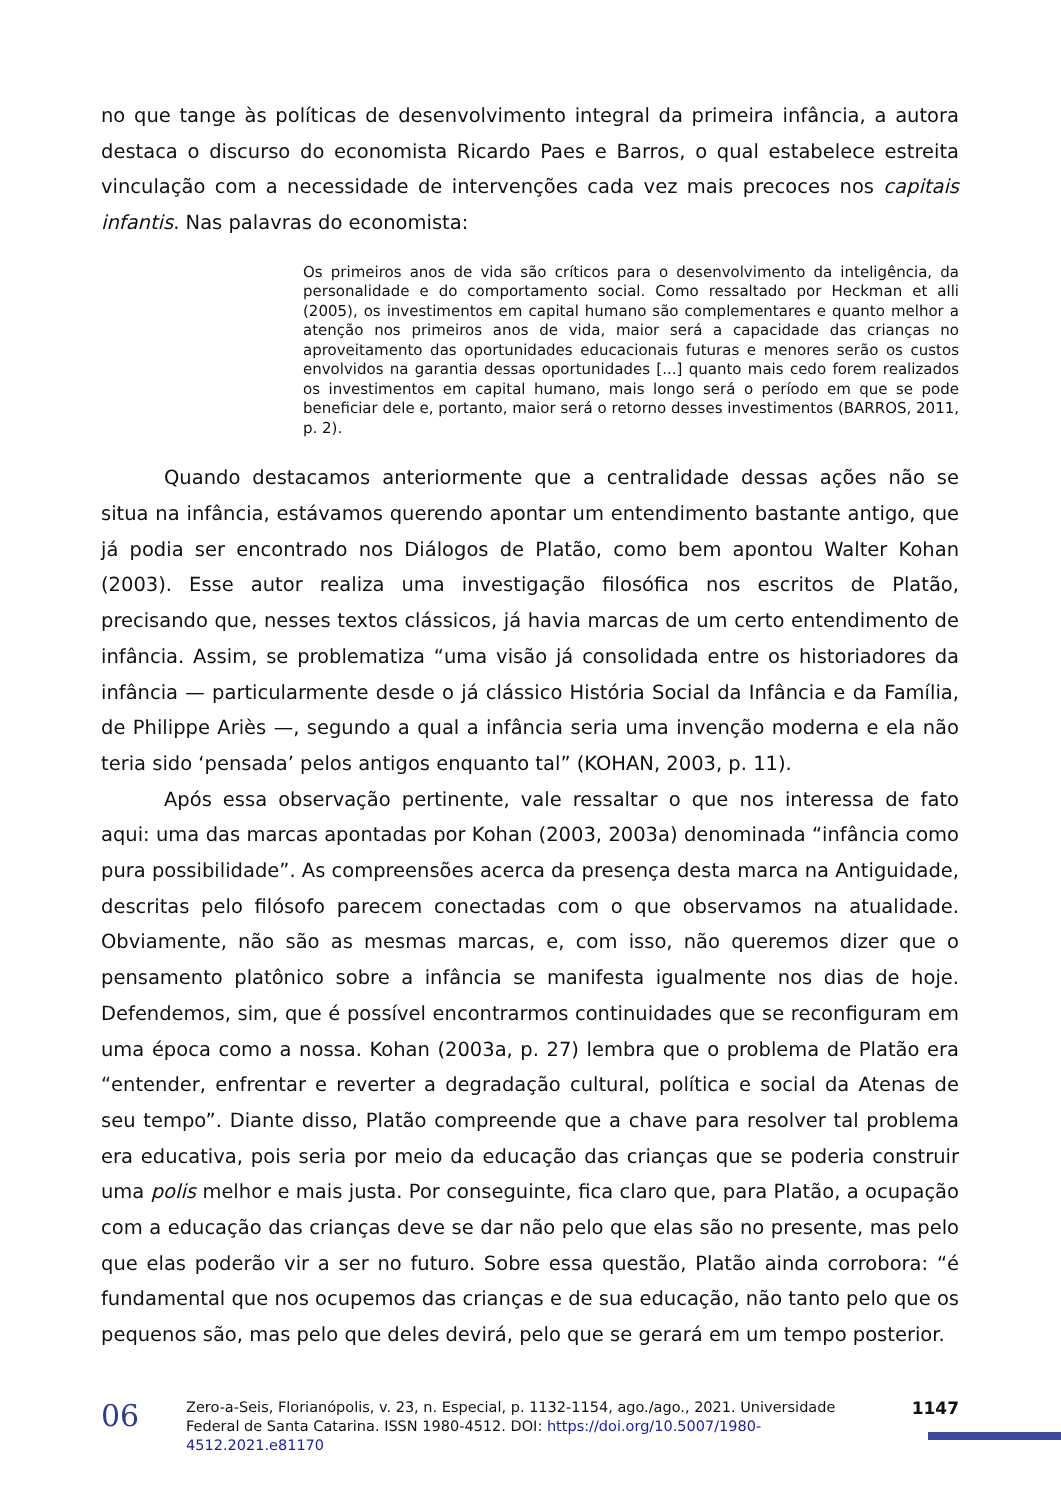no que tange às políticas de desenvolvimento integral da primeira infância, a autora destaca o discurso do economista Ricardo Paes e Barros, o qual estabelece estreita vinculação com a necessidade de intervenções cada vez mais precoces nos capitais infantis. Nas palavras do economista:
Os primeiros anos de vida são críticos para o desenvolvimento da inteligência, da personalidade e do comportamento social. Como ressaltado por Heckman et alli (2005), os investimentos em capital humano são complementares e quanto melhor a atenção nos primeiros anos de vida, maior será a capacidade das crianças no aproveitamento das oportunidades educacionais futuras e menores serão os custos envolvidos na garantia dessas oportunidades [...] quanto mais cedo forem realizados os investimentos em capital humano, mais longo será o período em que se pode beneficiar dele e, portanto, maior será o retorno desses investimentos (BARROS, 2011, p. 2).
Quando destacamos anteriormente que a centralidade dessas ações não se situa na infância, estávamos querendo apontar um entendimento bastante antigo, que já podia ser encontrado nos Diálogos de Platão, como bem apontou Walter Kohan (2003). Esse autor realiza uma investigação filosófica nos escritos de Platão, precisando que, nesses textos clássicos, já havia marcas de um certo entendimento de infância. Assim, se problematiza “uma visão já consolidada entre os historiadores da infância — particularmente desde o já clássico História Social da Infância e da Família, de Philippe Ariès —, segundo a qual a infância seria uma invenção moderna e ela não teria sido ‘pensada’ pelos antigos enquanto tal” (KOHAN, 2003, p. 11).
Após essa observação pertinente, vale ressaltar o que nos interessa de fato aqui: uma das marcas apontadas por Kohan (2003, 2003a) denominada “infância como pura possibilidade”. As compreensões acerca da presença desta marca na Antiguidade, descritas pelo filósofo parecem conectadas com o que observamos na atualidade. Obviamente, não são as mesmas marcas, e, com isso, não queremos dizer que o pensamento platônico sobre a infância se manifesta igualmente nos dias de hoje. Defendemos, sim, que é possível encontrarmos continuidades que se reconfiguram em uma época como a nossa. Kohan (2003a, p. 27) lembra que o problema de Platão era “entender, enfrentar e reverter a degradação cultural, política e social da Atenas de seu tempo”. Diante disso, Platão compreende que a chave para resolver tal problema era educativa, pois seria por meio da educação das crianças que se poderia construir uma polis melhor e mais justa. Por conseguinte, fica claro que, para Platão, a ocupação com a educação das crianças deve se dar não pelo que elas são no presente, mas pelo que elas poderão vir a ser no futuro. Sobre essa questão, Platão ainda corrobora: “é fundamental que nos ocupemos das crianças e de sua educação, não tanto pelo que os pequenos são, mas pelo que deles devirá, pelo que se gerará em um tempo posterior.
06
Zero-a-Seis, Florianópolis, v. 23, n. Especial, p. 1132-1154, ago./ago., 2021. Universidade Federal de Santa Catarina. ISSN 1980-4512. DOI: https://doi.org/10.5007/1980-4512.2021.e81170
1147